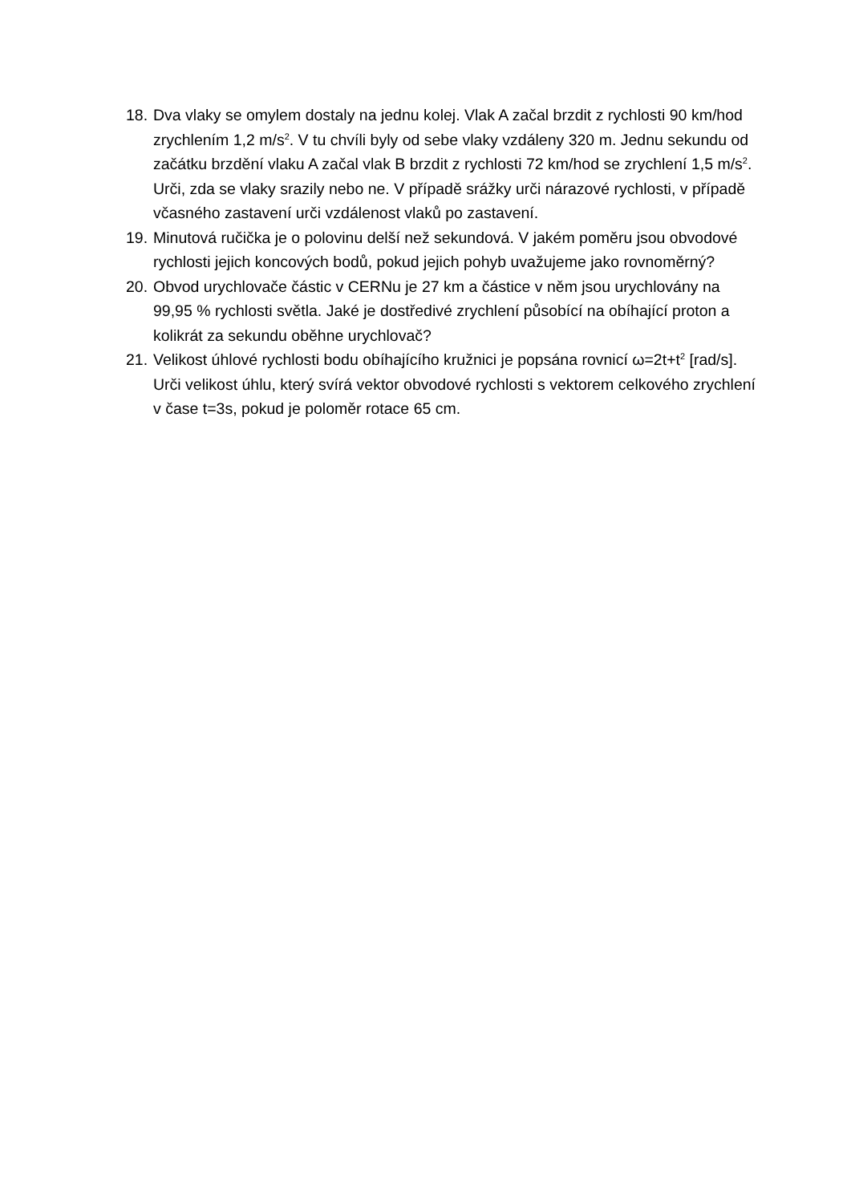18. Dva vlaky se omylem dostaly na jednu kolej. Vlak A začal brzdit z rychlosti 90 km/hod zrychlením 1,2 m/s<sup>2</sup>. V tu chvíli byly od sebe vlaky vzdáleny 320 m. Jednu sekundu od začátku brzdění vlaku A začal vlak B brzdit z rychlosti 72 km/hod se zrychlení 1,5 m/s<sup>2</sup>. Urči, zda se vlaky srazily nebo ne. V případě srážky urči nárazové rychlosti, v případě včasného zastavení urči vzdálenost vlaků po zastavení.
19. Minutová ručička je o polovinu delší než sekundová. V jakém poměru jsou obvodové rychlosti jejich koncových bodů, pokud jejich pohyb uvažujeme jako rovnoměrný?
20. Obvod urychlovače částic v CERNu je 27 km a částice v něm jsou urychlovány na 99,95 % rychlosti světla. Jaké je dostředivé zrychlení působící na obíhající proton a kolikrát za sekundu oběhne urychlovač?
21. Velikost úhlové rychlosti bodu obíhajícího kružnici je popsána rovnicí ω=2t+t<sup>2</sup> [rad/s]. Urči velikost úhlu, který svírá vektor obvodové rychlosti s vektorem celkového zrychlení v čase t=3s, pokud je poloměr rotace 65 cm.